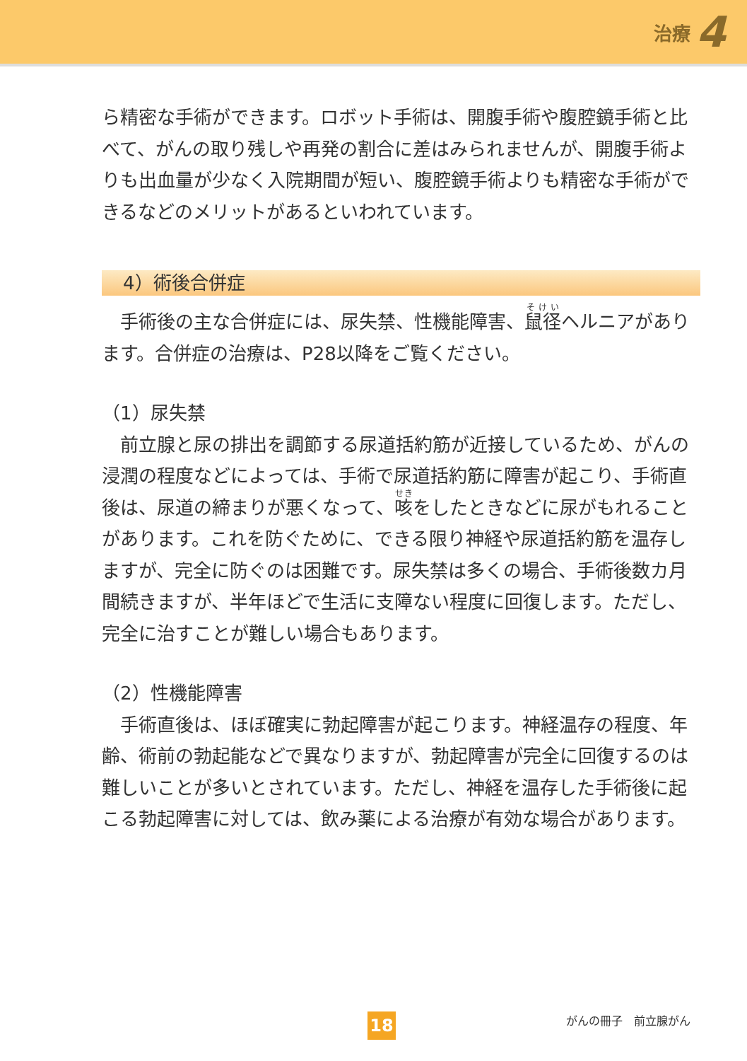治療 4
ら精密な手術ができます。ロボット手術は、開腹手術や腹腔鏡手術と比べて、がんの取り残しや再発の割合に差はみられませんが、開腹手術よりも出血量が少なく入院期間が短い、腹腔鏡手術よりも精密な手術ができるなどのメリットがあるといわれています。
4）術後合併症
手術後の主な合併症には、尿失禁、性機能障害、鼠径ヘルニアがあります。合併症の治療は、P28以降をご覧ください。
（1）尿失禁
前立腺と尿の排出を調節する尿道括約筋が近接しているため、がんの浸潤の程度などによっては、手術で尿道括約筋に障害が起こり、手術直後は、尿道の締まりが悪くなって、咳をしたときなどに尿がもれることがあります。これを防ぐために、できる限り神経や尿道括約筋を温存しますが、完全に防ぐのは困難です。尿失禁は多くの場合、手術後数カ月間続きますが、半年ほどで生活に支障ない程度に回復します。ただし、完全に治すことが難しい場合もあります。
（2）性機能障害
手術直後は、ほぼ確実に勃起障害が起こります。神経温存の程度、年齢、術前の勃起能などで異なりますが、勃起障害が完全に回復するのは難しいことが多いとされています。ただし、神経を温存した手術後に起こる勃起障害に対しては、飲み薬による治療が有効な場合があります。
18 がんの冊子　前立腺がん